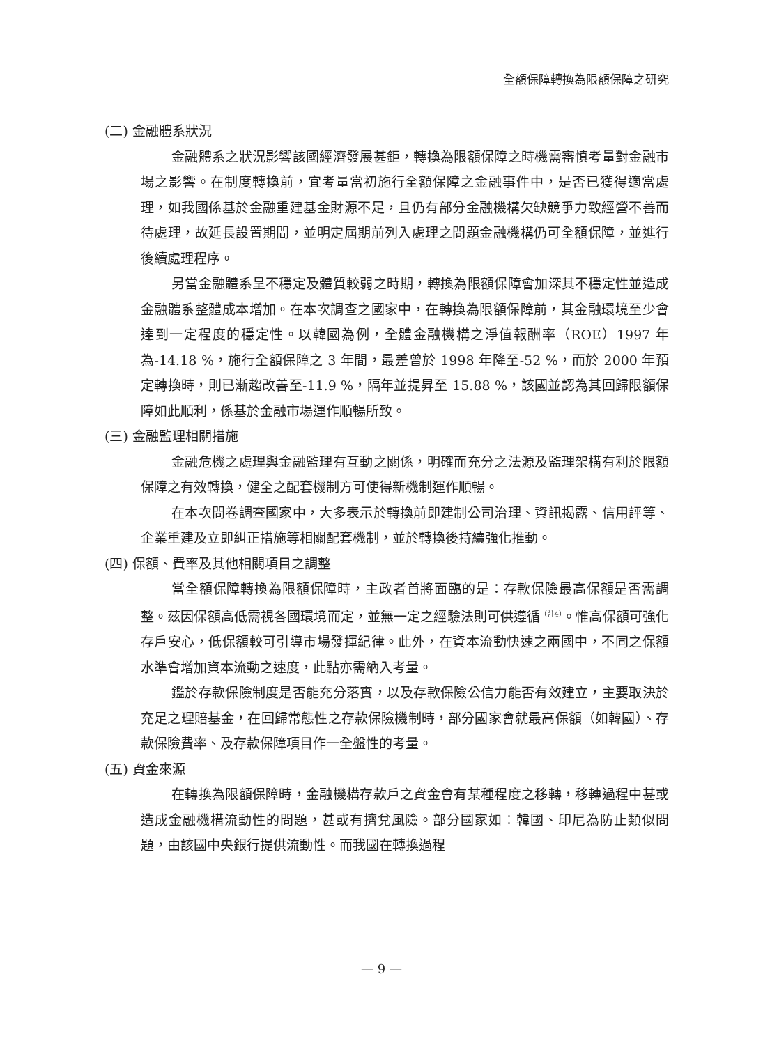全額保障轉換為限額保障之研究
(二) 金融體系狀況
金融體系之狀況影響該國經濟發展甚鉅，轉換為限額保障之時機需審慎考量對金融市場之影響。在制度轉換前，宜考量當初施行全額保障之金融事件中，是否已獲得適當處理，如我國係基於金融重建基金財源不足，且仍有部分金融機構欠缺競爭力致經營不善而待處理，故延長設置期間，並明定屆期前列入處理之問題金融機構仍可全額保障，並進行後續處理程序。
另當金融體系呈不穩定及體質較弱之時期，轉換為限額保障會加深其不穩定性並造成金融體系整體成本增加。在本次調查之國家中，在轉換為限額保障前，其金融環境至少會達到一定程度的穩定性。以韓國為例，全體金融機構之淨值報酬率（ROE）1997 年為-14.18 %，施行全額保障之 3 年間，最差曾於 1998 年降至-52 %，而於 2000 年預定轉換時，則已漸趨改善至-11.9 %，隔年並提昇至 15.88 %，該國並認為其回歸限額保障如此順利，係基於金融市場運作順暢所致。
(三) 金融監理相關措施
金融危機之處理與金融監理有互動之關係，明確而充分之法源及監理架構有利於限額保障之有效轉換，健全之配套機制方可使得新機制運作順暢。
在本次問卷調查國家中，大多表示於轉換前即建制公司治理、資訊揭露、信用評等、企業重建及立即糾正措施等相關配套機制，並於轉換後持續強化推動。
(四) 保額、費率及其他相關項目之調整
當全額保障轉換為限額保障時，主政者首將面臨的是：存款保險最高保額是否需調整。茲因保額高低需視各國環境而定，並無一定之經驗法則可供遵循<sup>（註4）</sup>。惟高保額可強化存戶安心，低保額較可引導市場發揮紀律。此外，在資本流動快速之兩國中，不同之保額水準會增加資本流動之速度，此點亦需納入考量。
鑑於存款保險制度是否能充分落實，以及存款保險公信力能否有效建立，主要取決於充足之理賠基金，在回歸常態性之存款保險機制時，部分國家會就最高保額（如韓國）、存款保險費率、及存款保障項目作一全盤性的考量。
(五) 資金來源
在轉換為限額保障時，金融機構存款戶之資金會有某種程度之移轉，移轉過程中甚或造成金融機構流動性的問題，甚或有擠兌風險。部分國家如：韓國、印尼為防止類似問題，由該國中央銀行提供流動性。而我國在轉換過程
— 9 —